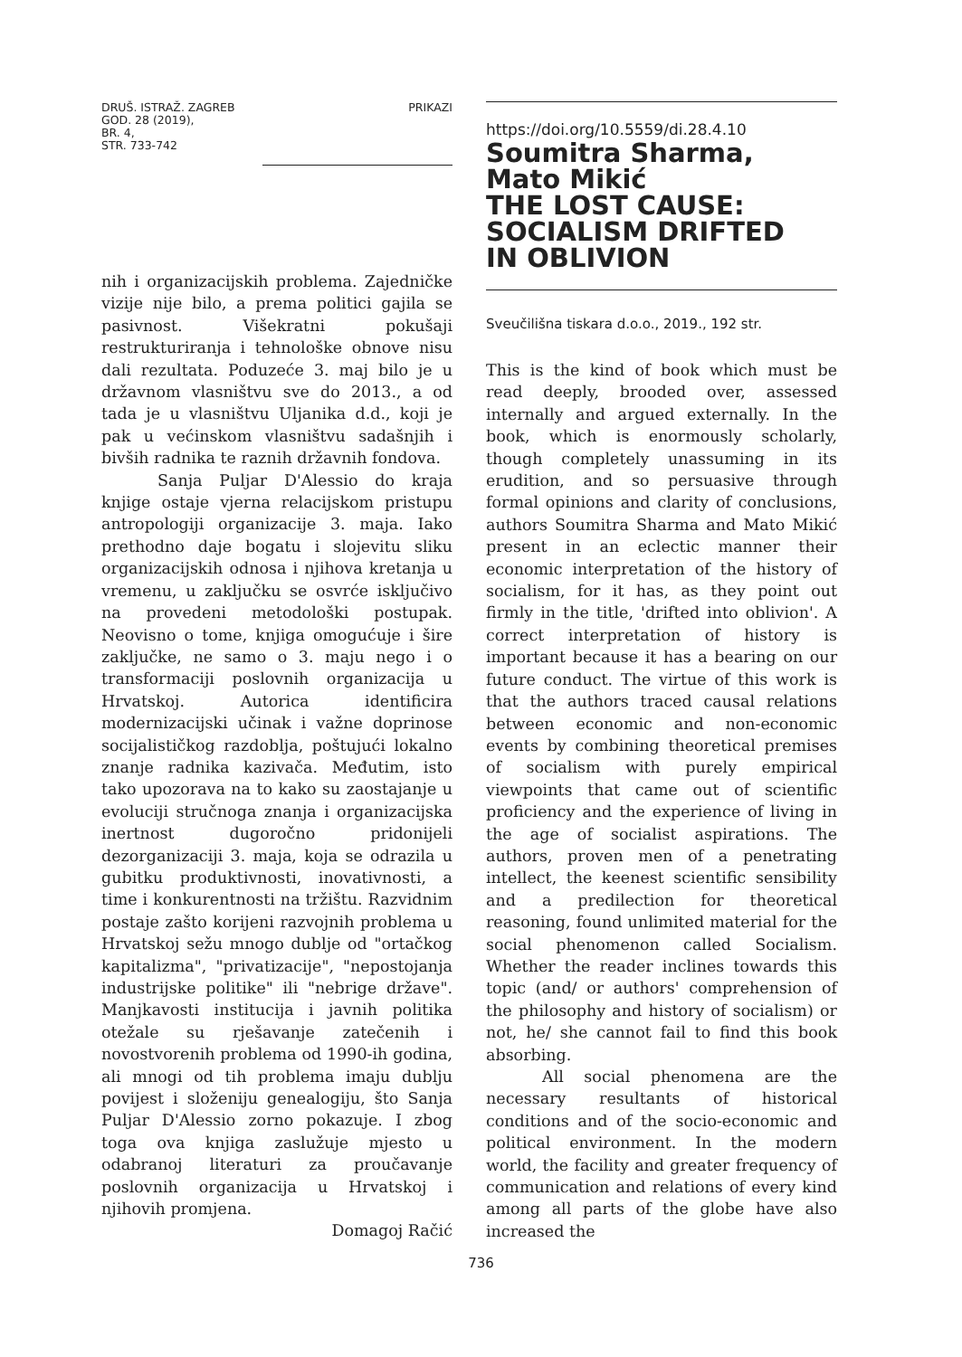DRUŠ. ISTRAŽ. ZAGREB
GOD. 28 (2019),
BR. 4,
STR. 733-742
PRIKAZI
nih i organizacijskih problema. Zajedničke vizije nije bilo, a prema politici gajila se pasivnost. Višekratni pokušaji restrukturiranja i tehnološke obnove nisu dali rezultata. Poduzeće 3. maj bilo je u državnom vlasništvu sve do 2013., a od tada je u vlasništvu Uljanika d.d., koji je pak u većinskom vlasništvu sadašnjih i bivših radnika te raznih državnih fondova.
Sanja Puljar D'Alessio do kraja knjige ostaje vjerna relacijskom pristupu antropologiji organizacije 3. maja. Iako prethodno daje bogatu i slojevitu sliku organizacijskih odnosa i njihova kretanja u vremenu, u zaključku se osvrće isključivo na provedeni metodološki postupak. Neovisno o tome, knjiga omogućuje i šire zaključke, ne samo o 3. maju nego i o transformaciji poslovnih organizacija u Hrvatskoj. Autorica identificira modernizacijski učinak i važne doprinose socijalističkog razdoblja, poštujući lokalno znanje radnika kazivača. Međutim, isto tako upozorava na to kako su zaostajanje u evoluciji stručnoga znanja i organizacijska inertnost dugoročno pridonijeli dezorganizaciji 3. maja, koja se odrazila u gubitku produktivnosti, inovativnosti, a time i konkurentnosti na tržištu. Razvidnim postaje zašto korijeni razvojnih problema u Hrvatskoj sežu mnogo dublje od "ortačkog kapitalizma", "privatizacije", "nepostojanja industrijske politike" ili "nebrige države". Manjkavosti institucija i javnih politika otežale su rješavanje zatečenih i novostvorenih problema od 1990-ih godina, ali mnogi od tih problema imaju dublju povijest i složeniju genealogiju, što Sanja Puljar D'Alessio zorno pokazuje. I zbog toga ova knjiga zaslužuje mjesto u odabranoj literaturi za proučavanje poslovnih organizacija u Hrvatskoj i njihovih promjena.
Domagoj Račić
https://doi.org/10.5559/di.28.4.10
Soumitra Sharma,
Mato Mikić
THE LOST CAUSE:
SOCIALISM DRIFTED
IN OBLIVION
Sveučilišna tiskara d.o.o., 2019., 192 str.
This is the kind of book which must be read deeply, brooded over, assessed internally and argued externally. In the book, which is enormously scholarly, though completely unassuming in its erudition, and so persuasive through formal opinions and clarity of conclusions, authors Soumitra Sharma and Mato Mikić present in an eclectic manner their economic interpretation of the history of socialism, for it has, as they point out firmly in the title, 'drifted into oblivion'. A correct interpretation of history is important because it has a bearing on our future conduct. The virtue of this work is that the authors traced causal relations between economic and non-economic events by combining theoretical premises of socialism with purely empirical viewpoints that came out of scientific proficiency and the experience of living in the age of socialist aspirations. The authors, proven men of a penetrating intellect, the keenest scientific sensibility and a predilection for theoretical reasoning, found unlimited material for the social phenomenon called Socialism. Whether the reader inclines towards this topic (and/ or authors' comprehension of the philosophy and history of socialism) or not, he/ she cannot fail to find this book absorbing.
All social phenomena are the necessary resultants of historical conditions and of the socio-economic and political environment. In the modern world, the facility and greater frequency of communication and relations of every kind among all parts of the globe have also increased the
736